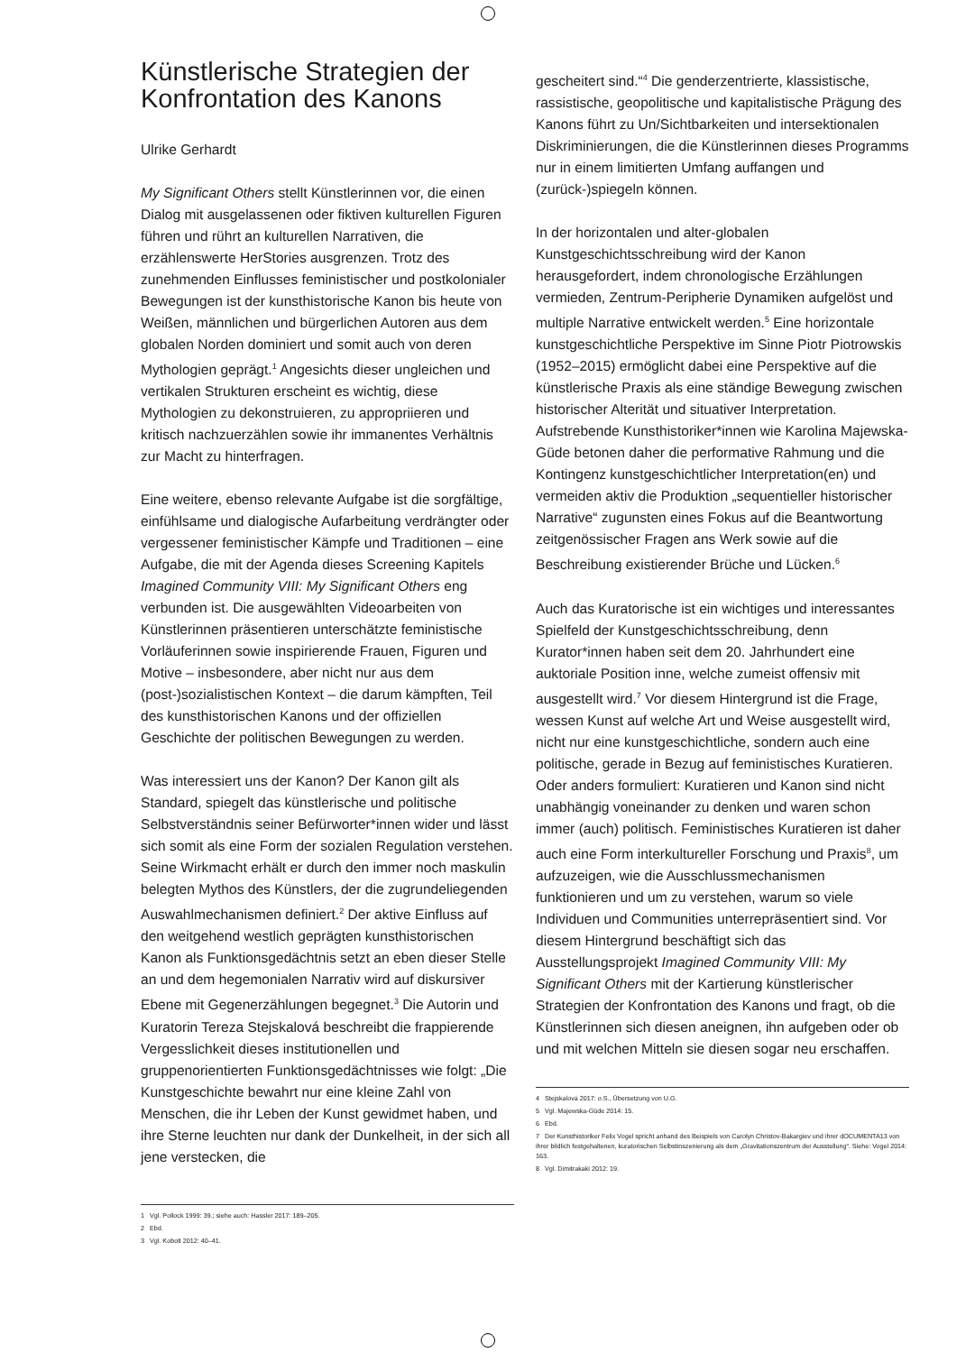Künstlerische Strategien der Konfrontation des Kanons
Ulrike Gerhardt
My Significant Others stellt Künstlerinnen vor, die einen Dialog mit ausgelassenen oder fiktiven kulturellen Figuren führen und rührt an kulturellen Narrativen, die erzählenswerte HerStories ausgrenzen. Trotz des zunehmenden Einflusses feministischer und postkolonialer Bewegungen ist der kunsthistorische Kanon bis heute von Weißen, männlichen und bürgerlichen Autoren aus dem globalen Norden dominiert und somit auch von deren Mythologien geprägt.<sup>1</sup> Angesichts dieser ungleichen und vertikalen Strukturen erscheint es wichtig, diese Mythologien zu dekonstruieren, zu appropriieren und kritisch nachzuerzählen sowie ihr immanentes Verhältnis zur Macht zu hinterfragen.
Eine weitere, ebenso relevante Aufgabe ist die sorgfältige, einfühlsame und dialogische Aufarbeitung verdrängter oder vergessener feministischer Kämpfe und Traditionen – eine Aufgabe, die mit der Agenda dieses Screening Kapitels Imagined Community VIII: My Significant Others eng verbunden ist. Die ausgewählten Videoarbeiten von Künstlerinnen präsentieren unterschätzte feministische Vorläuferinnen sowie inspirierende Frauen, Figuren und Motive – insbesondere, aber nicht nur aus dem (post-)sozialistischen Kontext – die darum kämpften, Teil des kunsthistorischen Kanons und der offiziellen Geschichte der politischen Bewegungen zu werden.
Was interessiert uns der Kanon? Der Kanon gilt als Standard, spiegelt das künstlerische und politische Selbstverständnis seiner Befürworter*innen wider und lässt sich somit als eine Form der sozialen Regulation verstehen. Seine Wirkmacht erhält er durch den immer noch maskulin belegten Mythos des Künstlers, der die zugrundeliegenden Auswahlmechanismen definiert.<sup>2</sup> Der aktive Einfluss auf den weitgehend westlich geprägten kunsthistorischen Kanon als Funktionsgedächtnis setzt an eben dieser Stelle an und dem hegemonialen Narrativ wird auf diskursiver Ebene mit Gegenerzählungen begegnet.<sup>3</sup> Die Autorin und Kuratorin Tereza Stejskalová beschreibt die frappierende Vergesslichkeit dieses institutionellen und gruppenorientierten Funktionsgedächtnisses wie folgt: „Die Kunstgeschichte bewahrt nur eine kleine Zahl von Menschen, die ihr Leben der Kunst gewidmet haben, und ihre Sterne leuchten nur dank der Dunkelheit, in der sich all jene verstecken, die
1 Vgl. Pollock 1999: 39.; siehe auch: Hassler 2017: 189–205.
2 Ebd.
3 Vgl. Kobolt 2012: 40–41.
gescheitert sind.“<sup>4</sup> Die genderzentrierte, klassistische, rassistische, geopolitische und kapitalistische Prägung des Kanons führt zu Un/Sichtbarkeiten und intersektionalen Diskriminierungen, die die Künstlerinnen dieses Programms nur in einem limitierten Umfang auffangen und (zurück-)spiegeln können.
In der horizontalen und alter-globalen Kunstgeschichtsschreibung wird der Kanon herausgefordert, indem chronologische Erzählungen vermieden, Zentrum-Peripherie Dynamiken aufgelöst und multiple Narrative entwickelt werden.<sup>5</sup> Eine horizontale kunstgeschichtliche Perspektive im Sinne Piotr Piotrowskis (1952–2015) ermöglicht dabei eine Perspektive auf die künstlerische Praxis als eine ständige Bewegung zwischen historischer Alterität und situativer Interpretation. Aufstrebende Kunsthistoriker*innen wie Karolina Majewska-Güde betonen daher die performative Rahmung und die Kontingenz kunstgeschichtlicher Interpretation(en) und vermeiden aktiv die Produktion „sequentieller historischer Narrative“ zugunsten eines Fokus auf die Beantwortung zeitgenössischer Fragen ans Werk sowie auf die Beschreibung existierender Brüche und Lücken.<sup>6</sup>
Auch das Kuratorische ist ein wichtiges und interessantes Spielfeld der Kunstgeschichtsschreibung, denn Kurator*innen haben seit dem 20. Jahrhundert eine auktoriale Position inne, welche zumeist offensiv mit ausgestellt wird.<sup>7</sup> Vor diesem Hintergrund ist die Frage, wessen Kunst auf welche Art und Weise ausgestellt wird, nicht nur eine kunstgeschichtliche, sondern auch eine politische, gerade in Bezug auf feministisches Kuratieren. Oder anders formuliert: Kuratieren und Kanon sind nicht unabhängig voneinander zu denken und waren schon immer (auch) politisch. Feministisches Kuratieren ist daher auch eine Form interkultureller Forschung und Praxis<sup>8</sup>, um aufzuzeigen, wie die Ausschlussmechanismen funktionieren und um zu verstehen, warum so viele Individuen und Communities unterrepräsentiert sind. Vor diesem Hintergrund beschäftigt sich das Ausstellungsprojekt Imagined Community VIII: My Significant Others mit der Kartierung künstlerischer Strategien der Konfrontation des Kanons und fragt, ob die Künstlerinnen sich diesen aneignen, ihn aufgeben oder ob und mit welchen Mitteln sie diesen sogar neu erschaffen.
4 Stejskalová 2017: o.S., Übersetzung von U.G.
5 Vgl. Majewska-Güde 2014: 15.
6 Ebd.
7 Der Kunsthistoriker Felix Vogel spricht anhand des Beispiels von Carolyn Christov-Bakargiev und ihrer dOCUMENTA13 von ihrer bildlich festgehaltenen, kuratorischen Selbstinszenierung als dem „Gravitationszentrum der Ausstellung“. Siehe: Vogel 2014: 163.
8 Vgl. Dimitrakaki 2012: 19.